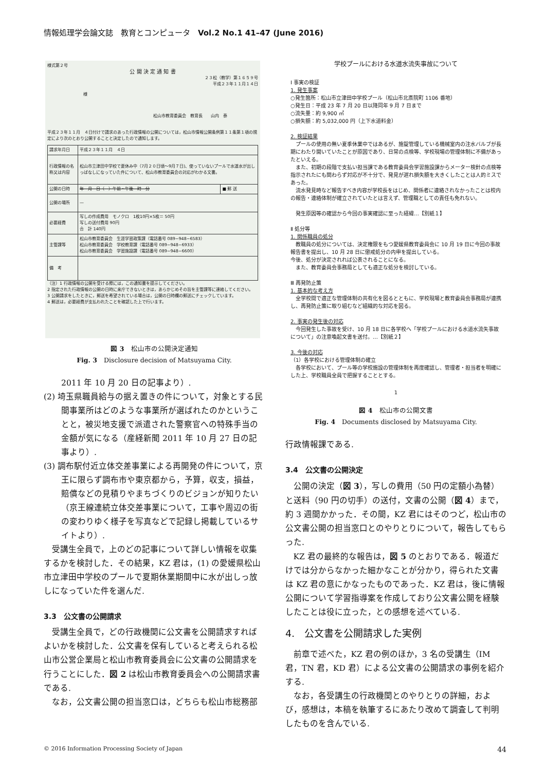情報処理学会論文誌　教育とコンピュータ　Vol.2 No.1 41–47 (June 2016)
様式第２号
公 開 決 定 通 知 書
２３松（教学）第１６５９号
平成２３年１１月１４日
様
松山市教育委員会　教育長　　山内　泰
平成２３年１１月　４日付けで請求のあった行政情報の公開については，松山市情報公開条例第１１条第１項の規定により次のとおり公開することと決定したので通知します。
| 請求年月日 | 平成２３年１１月 ４日 | |
| 行政情報の名称又は内容 | 松山市立津田中学校で夏休み中（7月２０日頃～9月７日)、使っていないプールで水道水が出しっぱなしになっていた件について、松山市教育委員会の対応がわかる文書。 | |
| 公開の日時 | 年 月 日（ ）午前・午後 時 分 | ■ 郵 送 |
| 公開の場所 | — | |
| 必要経費 | 写しの作成費用 モノクロ 1枚10円×5枚＝ 50円 写しの送付費用 90円 合 計 140円 | |
| 主管課等 | 松山市教育委員会 生涯学習政策課（電話番号 089−948−6583） 松山市教育委員会 学校教育課（電話番号 089−948−6933） 松山市教育委員会 学習施設課（電話番号 089−948−6600） | |
| 備 考 | | |
（注）1 行政情報の公開を受ける際には，この通知書を提示してください。
2 指定された行政情報の公開の日時に来庁できないときは，あらかじめその旨を主管課等に連絡してください。
3 公開請求をしたときに，郵送を希望されている場合は，公開の日時欄の郵送にチェックしています。
4 郵送は，必要経費が支払われたことを確認した上で行います。
図 3　松山市の公開決定通知
Fig. 3　Disclosure decision of Matsuyama City.
2011 年 10 月 20 日の記事より）.
(2) 埼玉県職員給与の据え置きの件について，対象とする民間事業所はどのような事業所が選ばれたのかということと，被災地支援で派遣された警察官への特殊手当の金額が気になる（産経新聞 2011 年 10 月 27 日の記事より）.
(3) 調布駅付近立体交差事業による再開発の件について，京王に限らず調布市や東京都から，予算，収支，損益，賠償などの見積りやまちづくりのビジョンが知りたい（京王線連続立体交差事業について，工事や周辺の街の変わりゆく様子を写真などで記録し掲載しているサイトより）.
受講生全員で，上のどの記事について詳しい情報を収集するかを検討した．その結果，KZ 君は，(1) の愛媛県松山市立津田中学校のプールで夏期休業期間中に水が出しっ放しになっていた件を選んだ.
3.3　公文書の公開請求
受講生全員で，どの行政機関に公文書を公開請求すればよいかを検討した．公文書を保有していると考えられる松山市公営企業局と松山市教育委員会に公文書の公開請求を行うことにした．図 2 は松山市教育委員会への公開請求書である.
なお，公文書公開の担当窓口は，どちらも松山市総務部
学校プールにおける水道水流失事故について
Ⅰ 事実の検証
1. 発生事案
○発生箇所：松山市立津田中学校プール（松山市北斎院町 1106 番地）
○発生日：平成 23 年 7 月 20 日以降同年 9 月 7 日まで
○流失量：約 9,900 ㎥
○損失額：約 5,032,000 円（上下水道料金）
2. 検証結果
　プールの使用の無い夏季休業中ではあるが、施錠管理している機械室内の注水バルブが長期にわたり開いていたことが原因であり、日常の点検等、学校現場の管理体制に不備があったといえる。
　また、初期の段階で支払い担当課である教育委員会学習施設課からメーター検針の点検等指示されたにも関わらず対応が不十分で、発見が遅れ損失額を大きくしたことは人的ミスであった。
　流水発見時など報告すべき内容が学校長をはじめ、関係者に連絡されなかったことは校内の報告・連絡体制が確立されていたとは言えず、管理職としての責任も免れない。
　発生原因等の確認から今回の事実確認に至った経緯…【別紙１】
Ⅱ 処分等
1. 関係職員の処分
　教職員の処分については、決定権限をもつ愛媛県教育委員会に 10 月 19 日に今回の事故報告書を提出し、10 月 28 日に懲戒処分の内申を提出している。
今後、処分が決定されれば公表されることになる。
　また、教育委員会事務局としても適正な処分を検討している。
Ⅲ 再発防止策
1. 基本的な考え方
　全学校間で適正な管理体制の共有化を図るとともに、学校現場と教育委員会事務局が連携し、再発防止策に取り組むなど組織的な対応を図る。
2. 事実の発生後の対応
　今回発生した事故を受け、10 月 18 日に各学校へ「学校プールにおける水道水流失事故について」の注意喚起文書を送付。…【別紙２】
3. 今後の対応
（1）各学校における管理体制の確立
　各学校において、プール等の学校施設の管理体制を再度確認し、管理者・担当者を明確にした上、学校職員全員で把握することとする。
1
図 4　松山市の公開文書
Fig. 4　Documents disclosed by Matsuyama City.
行政情報課である.
3.4　公文書の公開決定
公開の決定（図 3），写しの費用（50 円の定額小為替）と送料（90 円の切手）の送付，文書の公開（図 4）まで，約 3 週間かかった．その間，KZ 君にはそのつど，松山市の公文書公開の担当窓口とのやりとりについて，報告してもらった.
KZ 君の最終的な報告は，図 5 のとおりである．報道だけでは分からなかった細かなことが分かり，得られた文書は KZ 君の意にかなったものであった．KZ 君は，後に情報公開について学習指導案を作成しており公文書公開を経験したことは役に立った，との感想を述べている.
4.　公文書を公開請求した実例
前章で述べた，KZ 君の例のほか，3 名の受講生（IM 君，TN 君，KD 君）による公文書の公開請求の事例を紹介する.
なお，各受講生の行政機関とのやりとりの詳細，および，感想は，本稿を執筆するにあたり改めて調査して判明したものを含んでいる.
© 2016 Information Processing Society of Japan 44